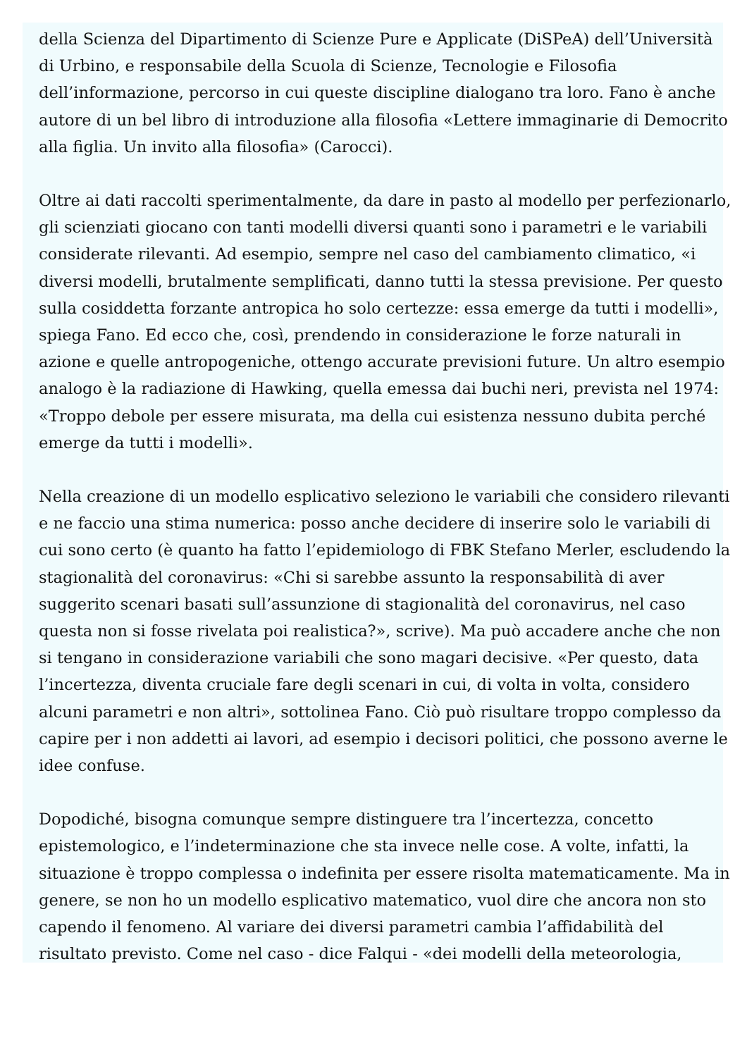della Scienza del Dipartimento di Scienze Pure e Applicate (DiSPeA) dell’Università di Urbino, e responsabile della Scuola di Scienze, Tecnologie e Filosofia dell’informazione, percorso in cui queste discipline dialogano tra loro. Fano è anche autore di un bel libro di introduzione alla filosofia «Lettere immaginarie di Democrito alla figlia. Un invito alla filosofia» (Carocci).
Oltre ai dati raccolti sperimentalmente, da dare in pasto al modello per perfezionarlo, gli scienziati giocano con tanti modelli diversi quanti sono i parametri e le variabili considerate rilevanti. Ad esempio, sempre nel caso del cambiamento climatico, «i diversi modelli, brutalmente semplificati, danno tutti la stessa previsione. Per questo sulla cosiddetta forzante antropica ho solo certezze: essa emerge da tutti i modelli», spiega Fano. Ed ecco che, così, prendendo in considerazione le forze naturali in azione e quelle antropogeniche, ottengo accurate previsioni future. Un altro esempio analogo è la radiazione di Hawking, quella emessa dai buchi neri, prevista nel 1974: «Troppo debole per essere misurata, ma della cui esistenza nessuno dubita perché emerge da tutti i modelli».
Nella creazione di un modello esplicativo seleziono le variabili che considero rilevanti e ne faccio una stima numerica: posso anche decidere di inserire solo le variabili di cui sono certo (è quanto ha fatto l’epidemiologo di FBK Stefano Merler, escludendo la stagionalità del coronavirus: «Chi si sarebbe assunto la responsabilità di aver suggerito scenari basati sull’assunzione di stagionalità del coronavirus, nel caso questa non si fosse rivelata poi realistica?», scrive). Ma può accadere anche che non si tengano in considerazione variabili che sono magari decisive. «Per questo, data l’incertezza, diventa cruciale fare degli scenari in cui, di volta in volta, considero alcuni parametri e non altri», sottolinea Fano. Ciò può risultare troppo complesso da capire per i non addetti ai lavori, ad esempio i decisori politici, che possono averne le idee confuse.
Dopodiché, bisogna comunque sempre distinguere tra l’incertezza, concetto epistemologico, e l’indeterminazione che sta invece nelle cose. A volte, infatti, la situazione è troppo complessa o indefinita per essere risolta matematicamente. Ma in genere, se non ho un modello esplicativo matematico, vuol dire che ancora non sto capendo il fenomeno. Al variare dei diversi parametri cambia l’affidabilità del risultato previsto. Come nel caso - dice Falqui - «dei modelli della meteorologia,